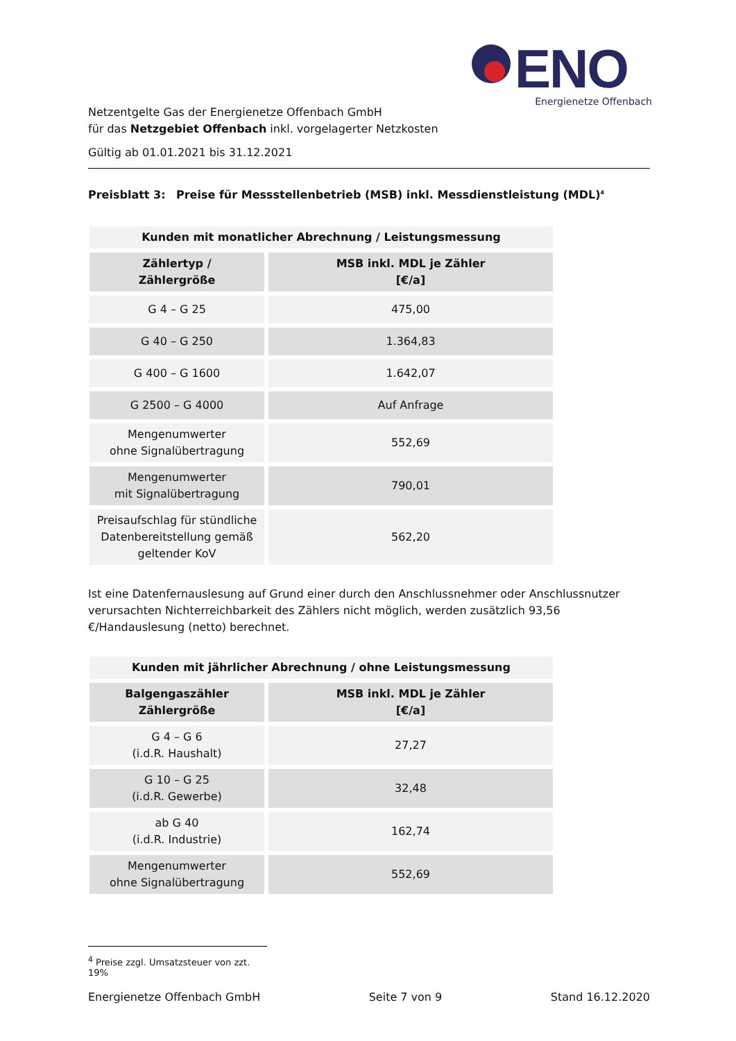ENO
Energienetze Offenbach
Netzentgelte Gas der Energienetze Offenbach GmbH
für das Netzgebiet Offenbach inkl. vorgelagerter Netzkosten
Gültig ab 01.01.2021 bis 31.12.2021
Preisblatt 3: Preise für Messstellenbetrieb (MSB) inkl. Messdienstleistung (MDL)<sup>4</sup>
| Kunden mit monatlicher Abrechnung / Leistungsmessung | |
| --- | --- |
| Zählertyp / Zählergröße | MSB inkl. MDL je Zähler [€/a] |
| G 4 – G 25 | 475,00 |
| G 40 – G 250 | 1.364,83 |
| G 400 – G 1600 | 1.642,07 |
| G 2500 – G 4000 | Auf Anfrage |
| Mengenumwerter ohne Signalübertragung | 552,69 |
| Mengenumwerter mit Signalübertragung | 790,01 |
| Preisaufschlag für stündliche Datenbereitstellung gemäß geltender KoV | 562,20 |
Ist eine Datenfernauslesung auf Grund einer durch den Anschlussnehmer oder Anschlussnutzer verursachten Nichterreichbarkeit des Zählers nicht möglich, werden zusätzlich 93,56 €/Handauslesung (netto) berechnet.
| Kunden mit jährlicher Abrechnung / ohne Leistungsmessung | |
| --- | --- |
| Balgengaszähler Zählergröße | MSB inkl. MDL je Zähler [€/a] |
| G 4 – G 6 (i.d.R. Haushalt) | 27,27 |
| G 10 – G 25 (i.d.R. Gewerbe) | 32,48 |
| ab G 40 (i.d.R. Industrie) | 162,74 |
| Mengenumwerter ohne Signalübertragung | 552,69 |
<sup>4</sup> Preise zzgl. Umsatzsteuer von zzt. 19%
Energienetze Offenbach GmbH Seite 7 von 9 Stand 16.12.2020